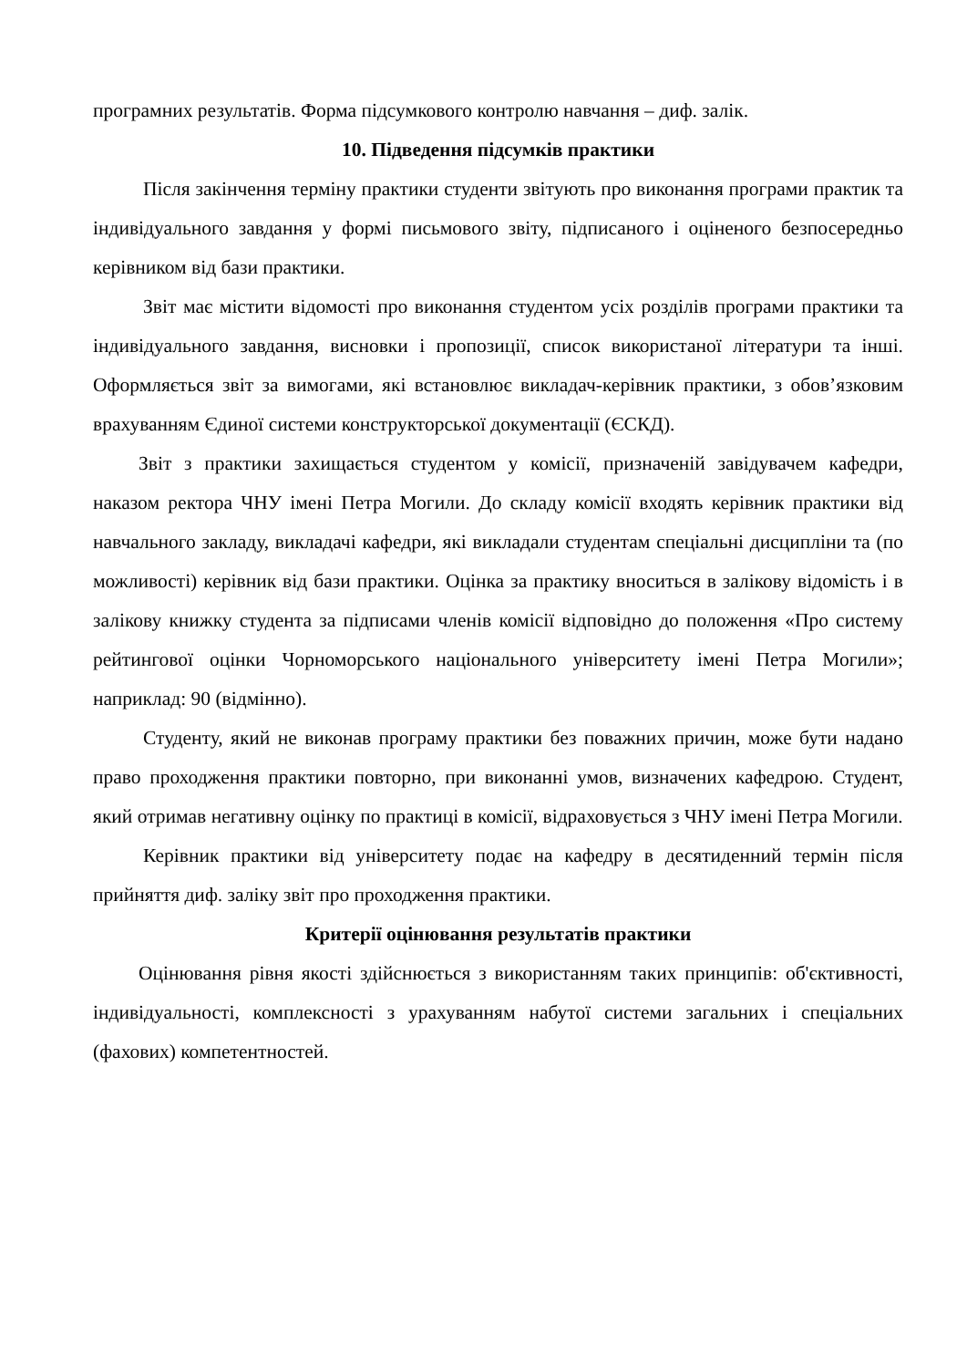програмних результатів. Форма підсумкового контролю навчання – диф. залік.
10. Підведення підсумків практики
Після закінчення терміну практики студенти звітують про виконання програми практик та індивідуального завдання у формі письмового звіту, підписаного і оціненого безпосередньо керівником від бази практики.
Звіт має містити відомості про виконання студентом усіх розділів програми практики та індивідуального завдання, висновки і пропозиції, список використаної літератури та інші. Оформляється звіт за вимогами, які встановлює викладач-керівник практики, з обов’язковим врахуванням Єдиної системи конструкторської документації (ЄСКД).
Звіт з практики захищається студентом у комісії, призначеній завідувачем кафедри, наказом ректора ЧНУ імені Петра Могили. До складу комісії входять керівник практики від навчального закладу, викладачі кафедри, які викладали студентам спеціальні дисципліни та (по можливості) керівник від бази практики. Оцінка за практику вноситься в залікову відомість і в залікову книжку студента за підписами членів комісії відповідно до положення «Про систему рейтингової оцінки Чорноморського національного університету імені Петра Могили»; наприклад: 90 (відмінно).
Студенту, який не виконав програму практики без поважних причин, може бути надано право проходження практики повторно, при виконанні умов, визначених кафедрою. Студент, який отримав негативну оцінку по практиці в комісії, відраховується з ЧНУ імені Петра Могили.
Керівник практики від університету подає на кафедру в десятиденний термін після прийняття диф. заліку звіт про проходження практики.
Критерії оцінювання результатів практики
Оцінювання рівня якості здійснюється з використанням таких принципів: об'єктивності, індивідуальності, комплексності з урахуванням набутої системи загальних і спеціальних (фахових) компетентностей.